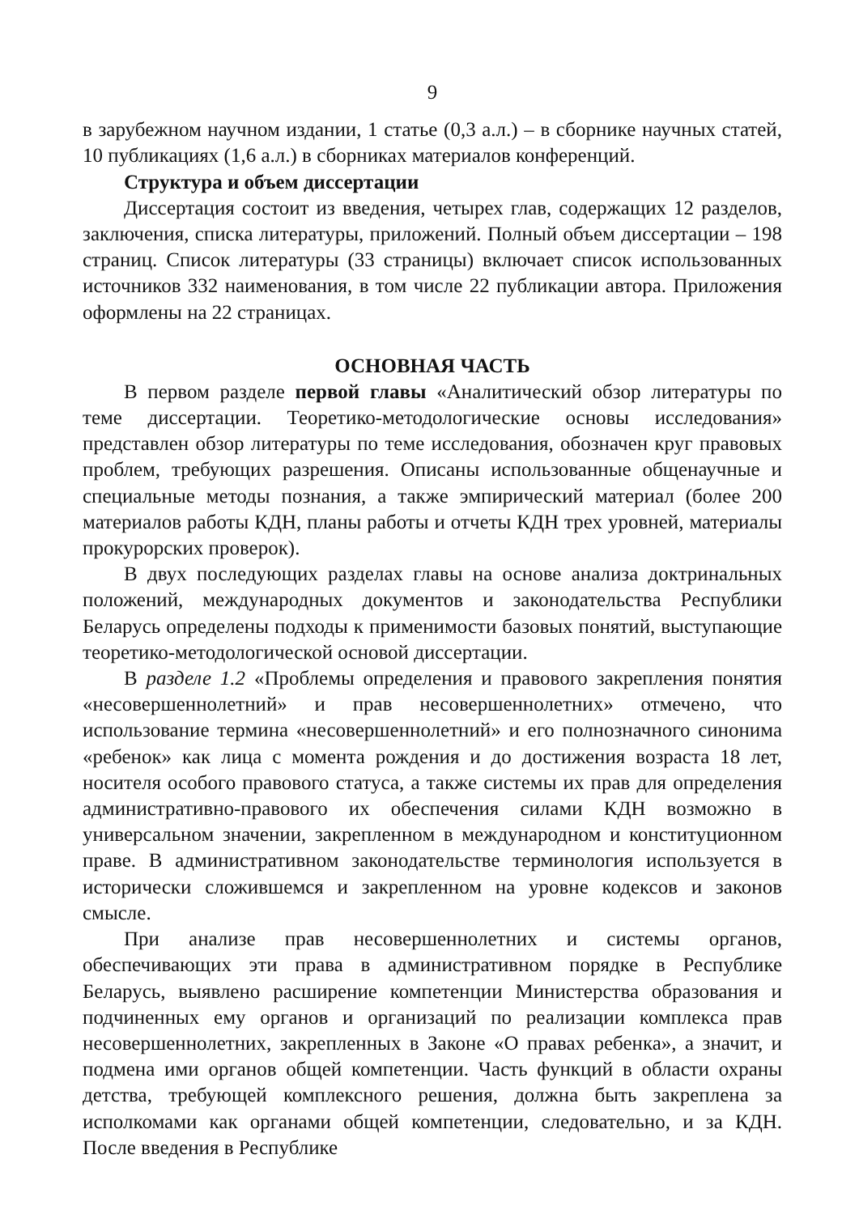9
в зарубежном научном издании, 1 статье (0,3 а.л.) – в сборнике научных статей, 10 публикациях (1,6 а.л.) в сборниках материалов конференций.
Структура и объем диссертации
Диссертация состоит из введения, четырех глав, содержащих 12 разделов, заключения, списка литературы, приложений. Полный объем диссертации – 198 страниц. Список литературы (33 страницы) включает список использованных источников 332 наименования, в том числе 22 публикации автора. Приложения оформлены на 22 страницах.
ОСНОВНАЯ ЧАСТЬ
В первом разделе первой главы «Аналитический обзор литературы по теме диссертации. Теоретико-методологические основы исследования» представлен обзор литературы по теме исследования, обозначен круг правовых проблем, требующих разрешения. Описаны использованные общенаучные и специальные методы познания, а также эмпирический материал (более 200 материалов работы КДН, планы работы и отчеты КДН трех уровней, материалы прокурорских проверок).
В двух последующих разделах главы на основе анализа доктринальных положений, международных документов и законодательства Республики Беларусь определены подходы к применимости базовых понятий, выступающие теоретико-методологической основой диссертации.
В разделе 1.2 «Проблемы определения и правового закрепления понятия «несовершеннолетний» и прав несовершеннолетних» отмечено, что использование термина «несовершеннолетний» и его полнозначного синонима «ребенок» как лица с момента рождения и до достижения возраста 18 лет, носителя особого правового статуса, а также системы их прав для определения административно-правового их обеспечения силами КДН возможно в универсальном значении, закрепленном в международном и конституционном праве. В административном законодательстве терминология используется в исторически сложившемся и закрепленном на уровне кодексов и законов смысле.
При анализе прав несовершеннолетних и системы органов, обеспечивающих эти права в административном порядке в Республике Беларусь, выявлено расширение компетенции Министерства образования и подчиненных ему органов и организаций по реализации комплекса прав несовершеннолетних, закрепленных в Законе «О правах ребенка», а значит, и подмена ими органов общей компетенции. Часть функций в области охраны детства, требующей комплексного решения, должна быть закреплена за исполкомами как органами общей компетенции, следовательно, и за КДН. После введения в Республике